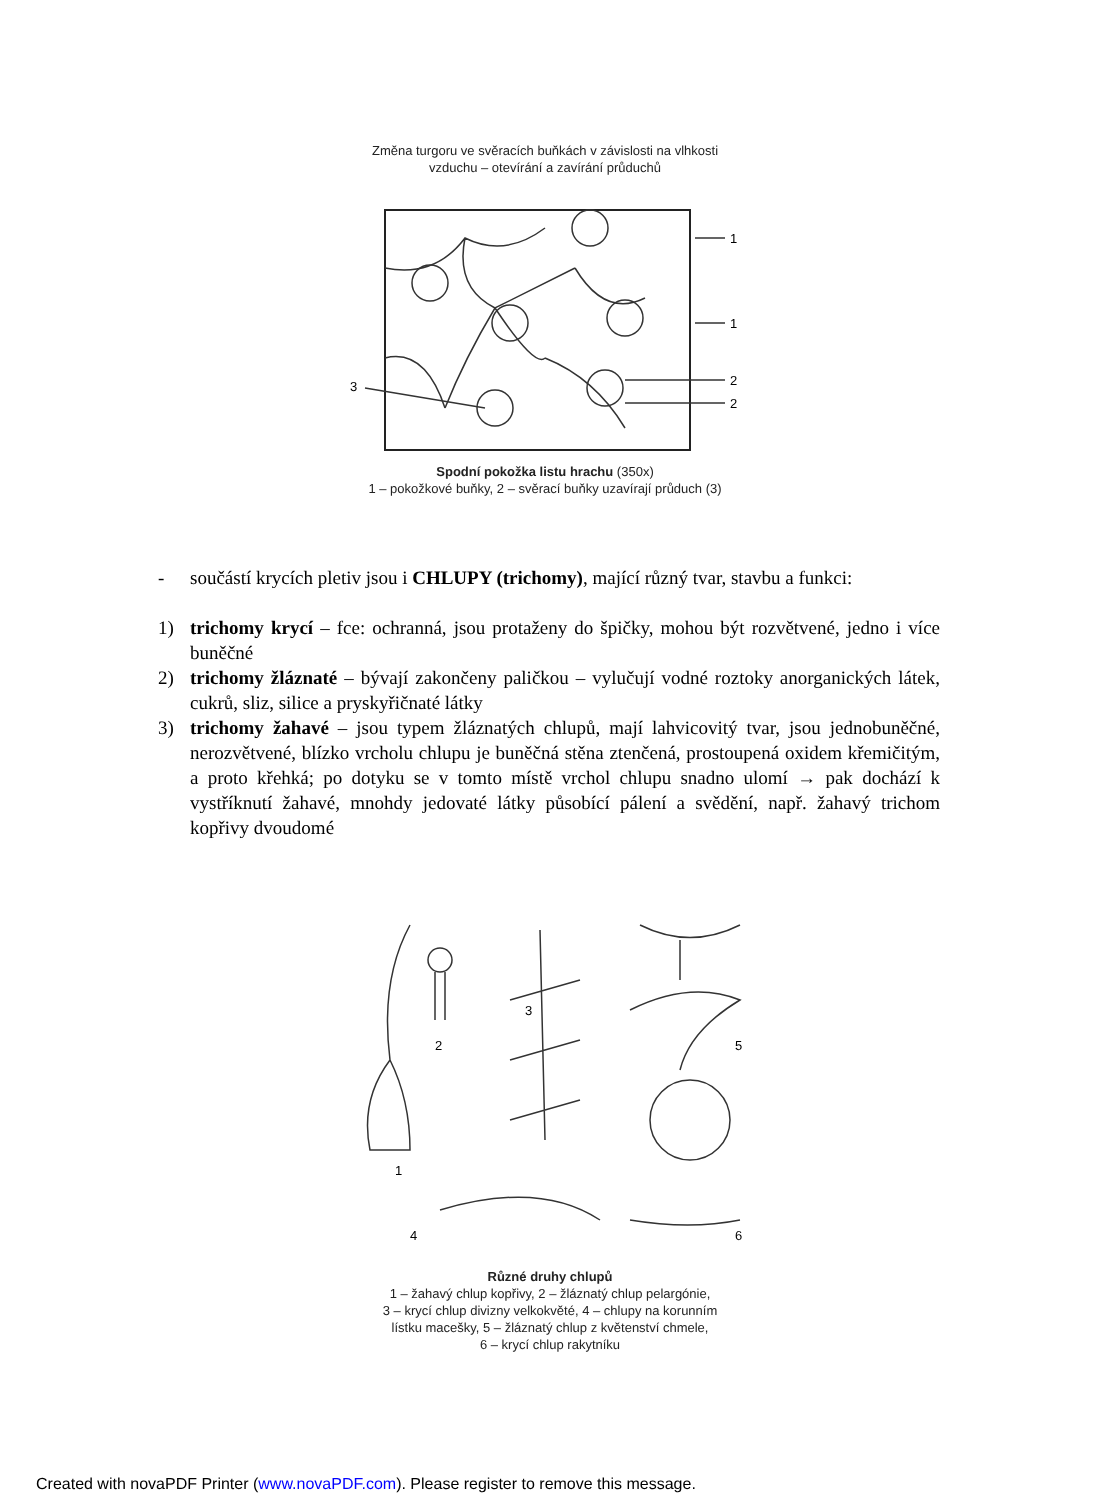Změna turgoru ve svěracích buňkách v závislosti na vlhkosti
vzduchu – otevírání a zavírání průduchů
1
1
2
2
3
Spodní pokožka listu hrachu (350x)
1 – pokožkové buňky, 2 – svěrací buňky uzavírají průduch (3)
- součástí krycích pletiv jsou i CHLUPY (trichomy), mající různý tvar, stavbu a funkci:
1) trichomy krycí – fce: ochranná, jsou protaženy do špičky, mohou být rozvětvené, jedno i více buněčné
2) trichomy žláznaté – bývají zakončeny paličkou – vylučují vodné roztoky anorganických látek, cukrů, sliz, silice a pryskyřičnaté látky
3) trichomy žahavé – jsou typem žláznatých chlupů, mají lahvicovitý tvar, jsou jednobuněčné, nerozvětvené, blízko vrcholu chlupu je buněčná stěna ztenčená, prostoupená oxidem křemičitým, a proto křehká; po dotyku se v tomto místě vrchol chlupu snadno ulomí → pak dochází k vystříknutí žahavé, mnohdy jedovaté látky působící pálení a svědění, např. žahavý trichom kopřivy dvoudomé
3
2
5
1
4
6
Různé druhy chlupů
1 – žahavý chlup kopřivy, 2 – žláznatý chlup pelargónie,
3 – krycí chlup divizny velkokvěté, 4 – chlupy na korunním
lístku macešky, 5 – žláznatý chlup z květenství chmele,
6 – krycí chlup rakytníku
Created with novaPDF Printer (www.novaPDF.com). Please register to remove this message.